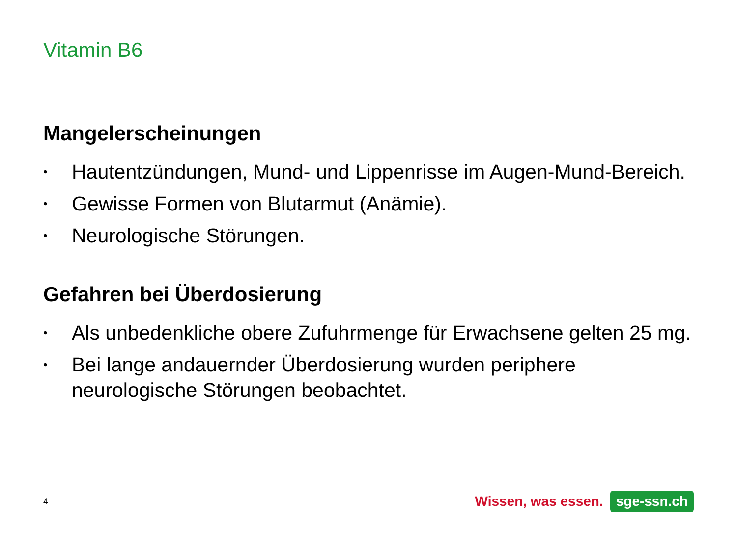Vitamin B6
Mangelerscheinungen
• Hautentzündungen, Mund- und Lippenrisse im Augen-Mund-Bereich.
• Gewisse Formen von Blutarmut (Anämie).
• Neurologische Störungen.
Gefahren bei Überdosierung
• Als unbedenkliche obere Zufuhrmenge für Erwachsene gelten 25 mg.
• Bei lange andauernder Überdosierung wurden periphere neurologische Störungen beobachtet.
4 Wissen, was essen. sge-ssn.ch